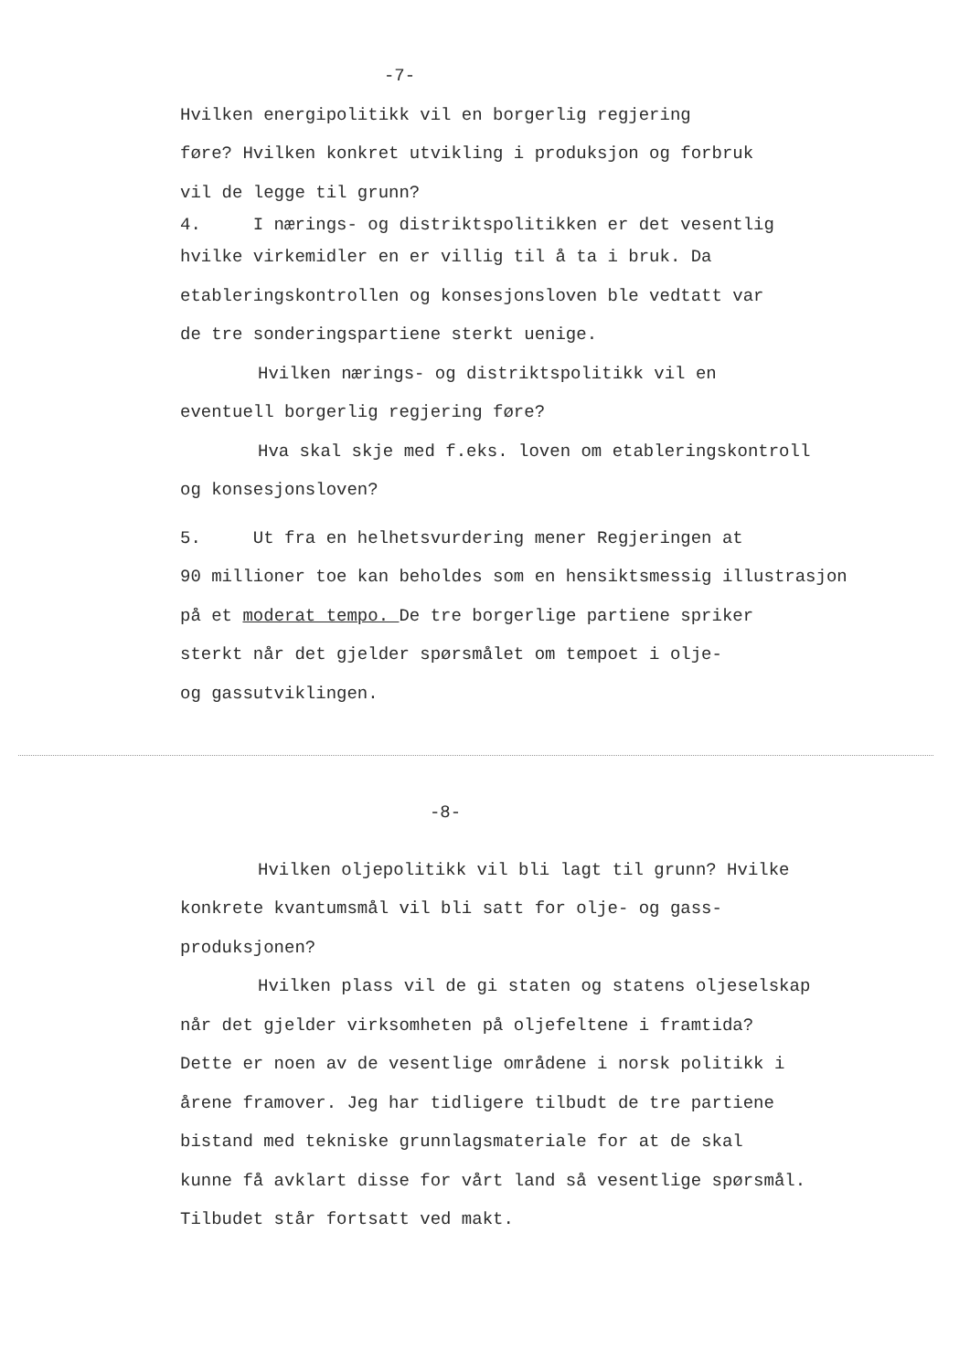-7-
Hvilken energipolitikk vil en borgerlig regjering
føre? Hvilken konkret utvikling i produksjon og forbruk
vil de legge til grunn?
4. I nærings- og distriktspolitikken er det vesentlig
hvilke virkemidler en er villig til å ta i bruk. Da
etableringskontrollen og konsesjonsloven ble vedtatt var
de tre sonderingspartiene sterkt uenige.
Hvilken nærings- og distriktspolitikk vil en
eventuell borgerlig regjering føre?
Hva skal skje med f.eks. loven om etableringskontroll
og konsesjonsloven?
5. Ut fra en helhetsvurdering mener Regjeringen at
90 millioner toe kan beholdes som en hensiktsmessig illustrasjon
på et moderat tempo. De tre borgerlige partiene spriker
sterkt når det gjelder spørsmålet om tempoet i olje-
og gassutviklingen.
-8-
Hvilken oljepolitikk vil bli lagt til grunn? Hvilke
konkrete kvantumsmål vil bli satt for olje- og gass-
produksjonen?
Hvilken plass vil de gi staten og statens oljeselskap
når det gjelder virksomheten på oljefeltene i framtida?
Dette er noen av de vesentlige områdene i norsk politikk i
årene framover. Jeg har tidligere tilbudt de tre partiene
bistand med tekniske grunnlagsmateriale for at de skal
kunne få avklart disse for vårt land så vesentlige spørsmål.
Tilbudet står fortsatt ved makt.